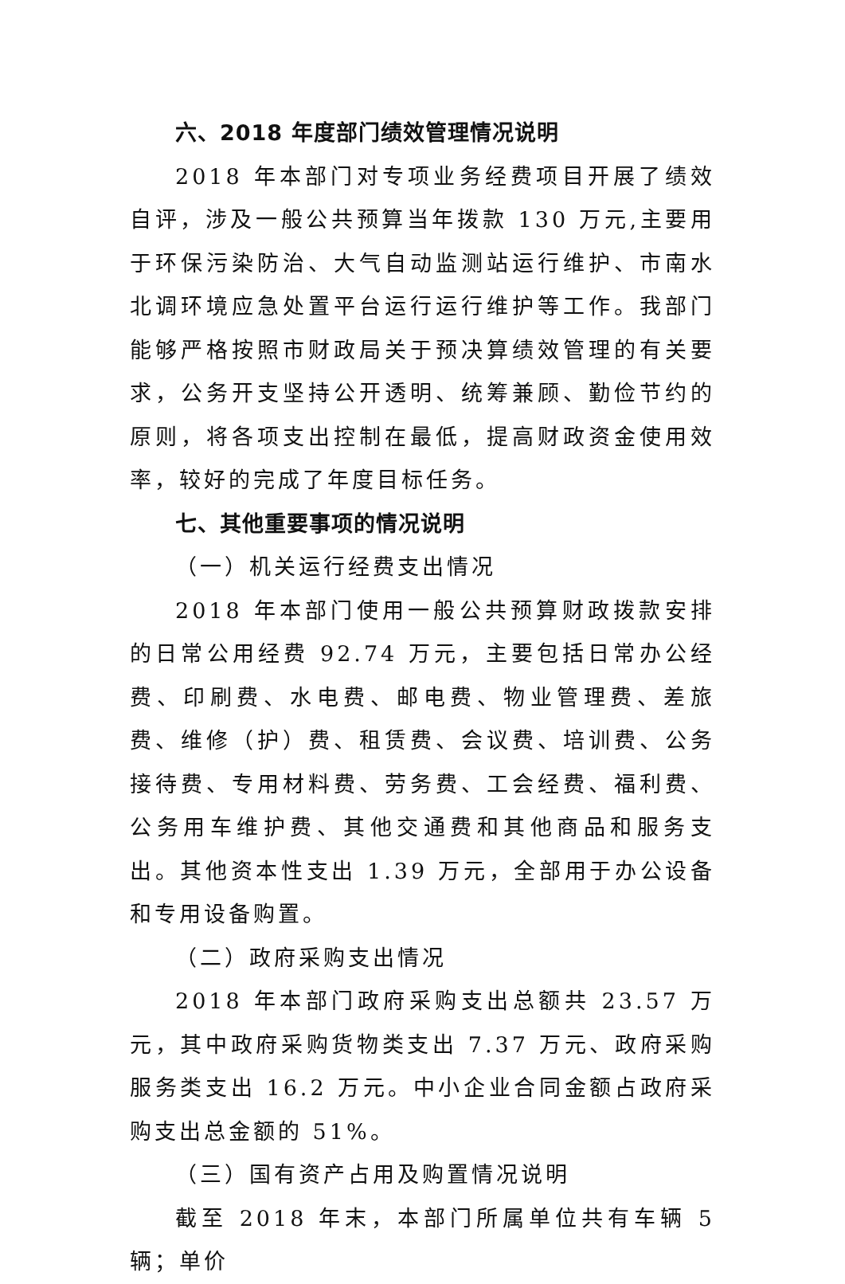六、2018 年度部门绩效管理情况说明
2018 年本部门对专项业务经费项目开展了绩效自评，涉及一般公共预算当年拨款 130 万元,主要用于环保污染防治、大气自动监测站运行维护、市南水北调环境应急处置平台运行运行维护等工作。我部门能够严格按照市财政局关于预决算绩效管理的有关要求，公务开支坚持公开透明、统筹兼顾、勤俭节约的原则，将各项支出控制在最低，提高财政资金使用效率，较好的完成了年度目标任务。
七、其他重要事项的情况说明
（一）机关运行经费支出情况
2018 年本部门使用一般公共预算财政拨款安排的日常公用经费 92.74 万元，主要包括日常办公经费、印刷费、水电费、邮电费、物业管理费、差旅费、维修（护）费、租赁费、会议费、培训费、公务接待费、专用材料费、劳务费、工会经费、福利费、公务用车维护费、其他交通费和其他商品和服务支出。其他资本性支出 1.39 万元，全部用于办公设备和专用设备购置。
（二）政府采购支出情况
2018 年本部门政府采购支出总额共 23.57 万元，其中政府采购货物类支出 7.37 万元、政府采购服务类支出 16.2 万元。中小企业合同金额占政府采购支出总金额的 51%。
（三）国有资产占用及购置情况说明
截至 2018 年末，本部门所属单位共有车辆 5 辆；单价